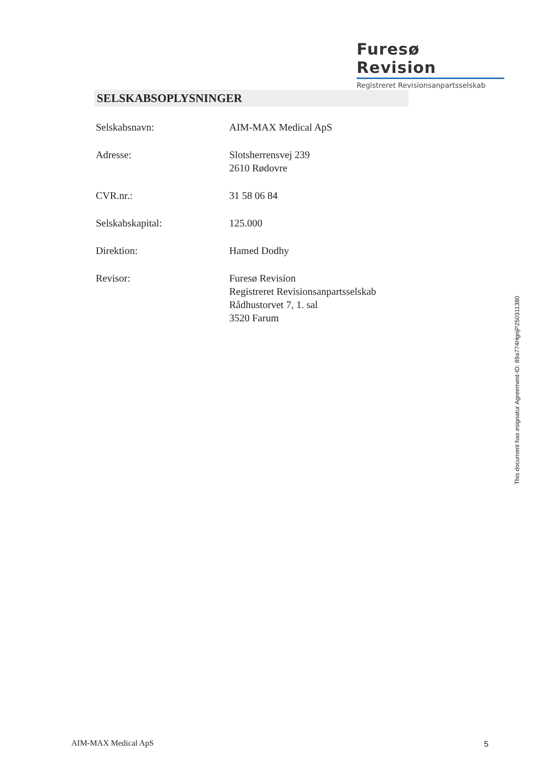Furesø Revision
Registreret Revisionsanpartsselskab
SELSKABSOPLYSNINGER
Selskabsnavn: AIM-MAX Medical ApS
Adresse: Slotsherrensvej 239
2610 Rødovre
CVR.nr.: 31 58 06 84
Selskabskapital: 125.000
Direktion: Hamed Dodhy
Revisor: Furesø Revision
Registreret Revisionsanpartsselskab
Rådhustorvet 7, 1. sal
3520 Farum
This document has esignatur Agreement-ID: 89a774HgnjP250311380
AIM-MAX Medical ApS 5